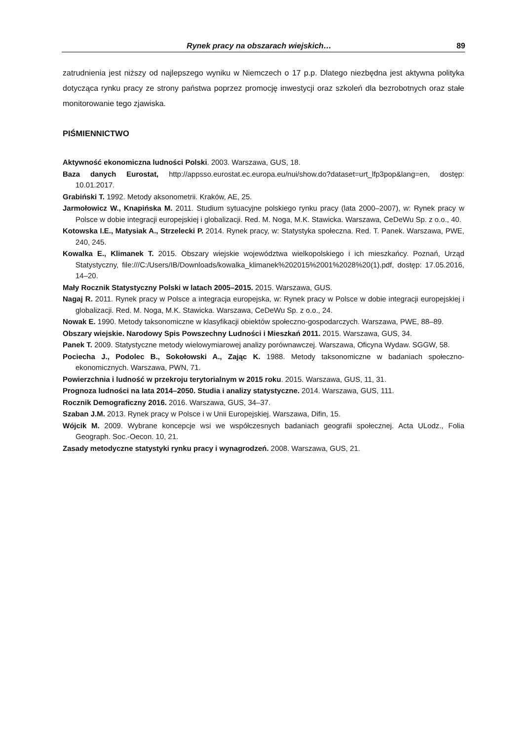Rynek pracy na obszarach wiejskich… 89
zatrudnienia jest niższy od najlepszego wyniku w Niemczech o 17 p.p. Dlatego niezbędna jest aktywna polityka dotycząca rynku pracy ze strony państwa poprzez promocję inwestycji oraz szkoleń dla bezrobotnych oraz stałe monitorowanie tego zjawiska.
PIŚMIENNICTWO
Aktywność ekonomiczna ludności Polski. 2003. Warszawa, GUS, 18.
Baza danych Eurostat, http://appsso.eurostat.ec.europa.eu/nui/show.do?dataset=urt_lfp3pop&lang=en, dostęp: 10.01.2017.
Grabiński T. 1992. Metody aksonometrii. Kraków, AE, 25.
Jarmołowicz W., Knapińska M. 2011. Studium sytuacyjne polskiego rynku pracy (lata 2000–2007), w: Rynek pracy w Polsce w dobie integracji europejskiej i globalizacji. Red. M. Noga, M.K. Stawicka. Warszawa, CeDeWu Sp. z o.o., 40.
Kotowska I.E., Matysiak A., Strzelecki P. 2014. Rynek pracy, w: Statystyka społeczna. Red. T. Panek. Warszawa, PWE, 240, 245.
Kowalka E., Klimanek T. 2015. Obszary wiejskie województwa wielkopolskiego i ich mieszkańcy. Poznań, Urząd Statystyczny, file:///C:/Users/IB/Downloads/kowalka_klimanek%202015%2001%2028%20(1).pdf, dostęp: 17.05.2016, 14–20.
Mały Rocznik Statystyczny Polski w latach 2005–2015. 2015. Warszawa, GUS.
Nagaj R. 2011. Rynek pracy w Polsce a integracja europejska, w: Rynek pracy w Polsce w dobie integracji europejskiej i globalizacji. Red. M. Noga, M.K. Stawicka. Warszawa, CeDeWu Sp. z o.o., 24.
Nowak E. 1990. Metody taksonomiczne w klasyfikacji obiektów społeczno-gospodarczych. Warszawa, PWE, 88–89.
Obszary wiejskie. Narodowy Spis Powszechny Ludności i Mieszkań 2011. 2015. Warszawa, GUS, 34.
Panek T. 2009. Statystyczne metody wielowymiarowej analizy porównawczej. Warszawa, Oficyna Wydaw. SGGW, 58.
Pociecha J., Podolec B., Sokołowski A., Zając K. 1988. Metody taksonomiczne w badaniach społeczno-ekonomicznych. Warszawa, PWN, 71.
Powierzchnia i ludność w przekroju terytorialnym w 2015 roku. 2015. Warszawa, GUS, 11, 31.
Prognoza ludności na lata 2014–2050. Studia i analizy statystyczne. 2014. Warszawa, GUS, 111.
Rocznik Demograficzny 2016. 2016. Warszawa, GUS, 34–37.
Szaban J.M. 2013. Rynek pracy w Polsce i w Unii Europejskiej. Warszawa, Difin, 15.
Wójcik M. 2009. Wybrane koncepcje wsi we współczesnych badaniach geografii społecznej. Acta ULodz., Folia Geograph. Soc.-Oecon. 10, 21.
Zasady metodyczne statystyki rynku pracy i wynagrodzeń. 2008. Warszawa, GUS, 21.